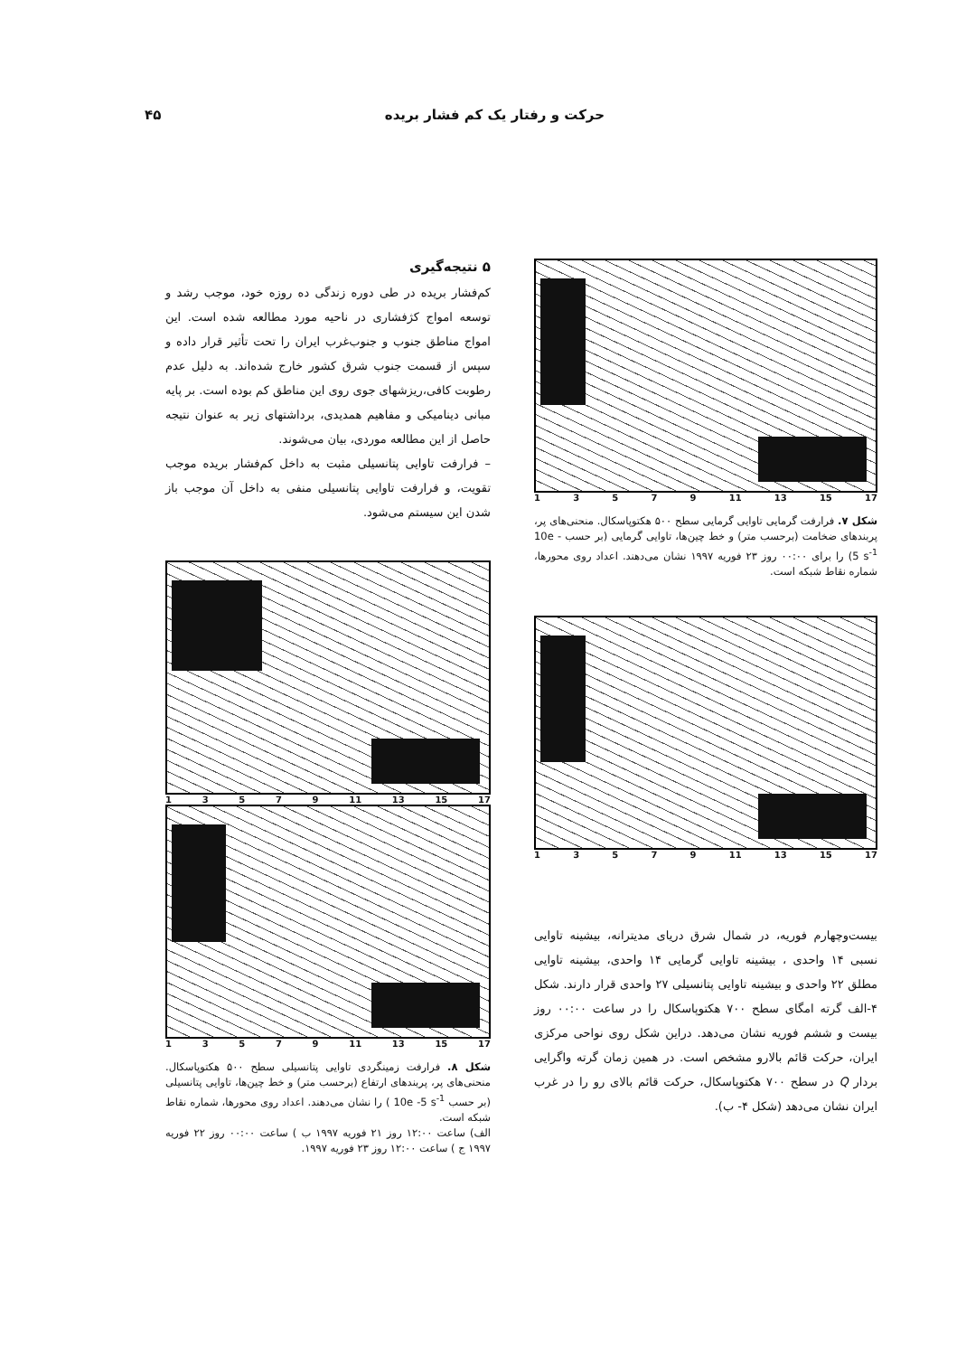حرکت و رفتار یک کم فشار بریده ۴۵
13579 11 13 15 17
شکل ۷. فرارفت گرمایی تاوایی گرمایی سطح ۵۰۰ هکتوپاسکال. منحنی‌های پر، پربندهای ضخامت (برحسب متر) و خط چین‌ها، تاوایی گرمایی (بر حسب 10e - 5 s<sup>-1</sup>) را برای ۰۰:۰۰ روز ۲۳ فوریه ۱۹۹۷ نشان می‌دهند. اعداد روی محورها، شماره نقاط شبکه است.
13579 11 13 15 17
بیست‌وچهارم فوریه، در شمال شرق دریای مدیترانه، بیشینه تاوایی نسبی ۱۴ واحدی ، بیشینه تاوایی گرمایی ۱۴ واحدی، بیشینه تاوایی مطلق ۲۲ واحدی و بیشینه تاوایی پتانسیلی ۲۷ واحدی قرار دارند. شکل ۴-الف گرته امگای سطح ۷۰۰ هکتوپاسکال را در ساعت ۰۰:۰۰ روز بیست و ششم فوریه نشان می‌دهد. دراین شکل روی نواحی مرکزی ایران، حرکت قائم بالارو مشخص است. در همین زمان گرته واگرایی بردار Q در سطح ۷۰۰ هکتوپاسکال، حرکت قائم بالای رو را در غرب ایران نشان می‌دهد (شکل ۴- ب).
۵ نتیجه‌گیری
کم‌فشار بریده در طی دوره زندگی ده روزه خود، موجب رشد و توسعه امواج کژفشاری در ناحیه مورد مطالعه شده است. این امواج مناطق جنوب و جنوب‌غرب ایران را تحت تأثیر قرار داده و سپس از قسمت جنوب شرق کشور خارج شده‌اند. به دلیل عدم رطوبت کافی،ریزشهای جوی روی این مناطق کم بوده است. بر پایه مبانی دینامیکی و مفاهیم همدیدی، برداشتهای زیر به عنوان نتیجه حاصل از این مطالعه موردی، بیان می‌شوند.
– فرارفت تاوایی پتانسیلی مثبت به داخل کم‌فشار بریده موجب تقویت، و فرارفت تاوایی پتانسیلی منفی به داخل آن موجب باز شدن این سیستم می‌شود.
13579 11 13 15 17
13579 11 13 15 17
شکل ۸. فرارفت زمینگردی تاوایی پتانسیلی سطح ۵۰۰ هکتوپاسکال. منحنی‌های پر، پربندهای ارتفاع (برحسب متر) و خط چین‌ها، تاوایی پتانسیلی (بر حسب 10e -5 s<sup>-1</sup> ) را نشان می‌دهند. اعداد روی محورها، شماره نقاط شبکه است.
الف) ساعت ۱۲:۰۰ روز ۲۱ فوریه ۱۹۹۷ ب ) ساعت ۰۰:۰۰ روز ۲۲ فوریه ۱۹۹۷ ج ) ساعت ۱۲:۰۰ روز ۲۳ فوریه ۱۹۹۷.